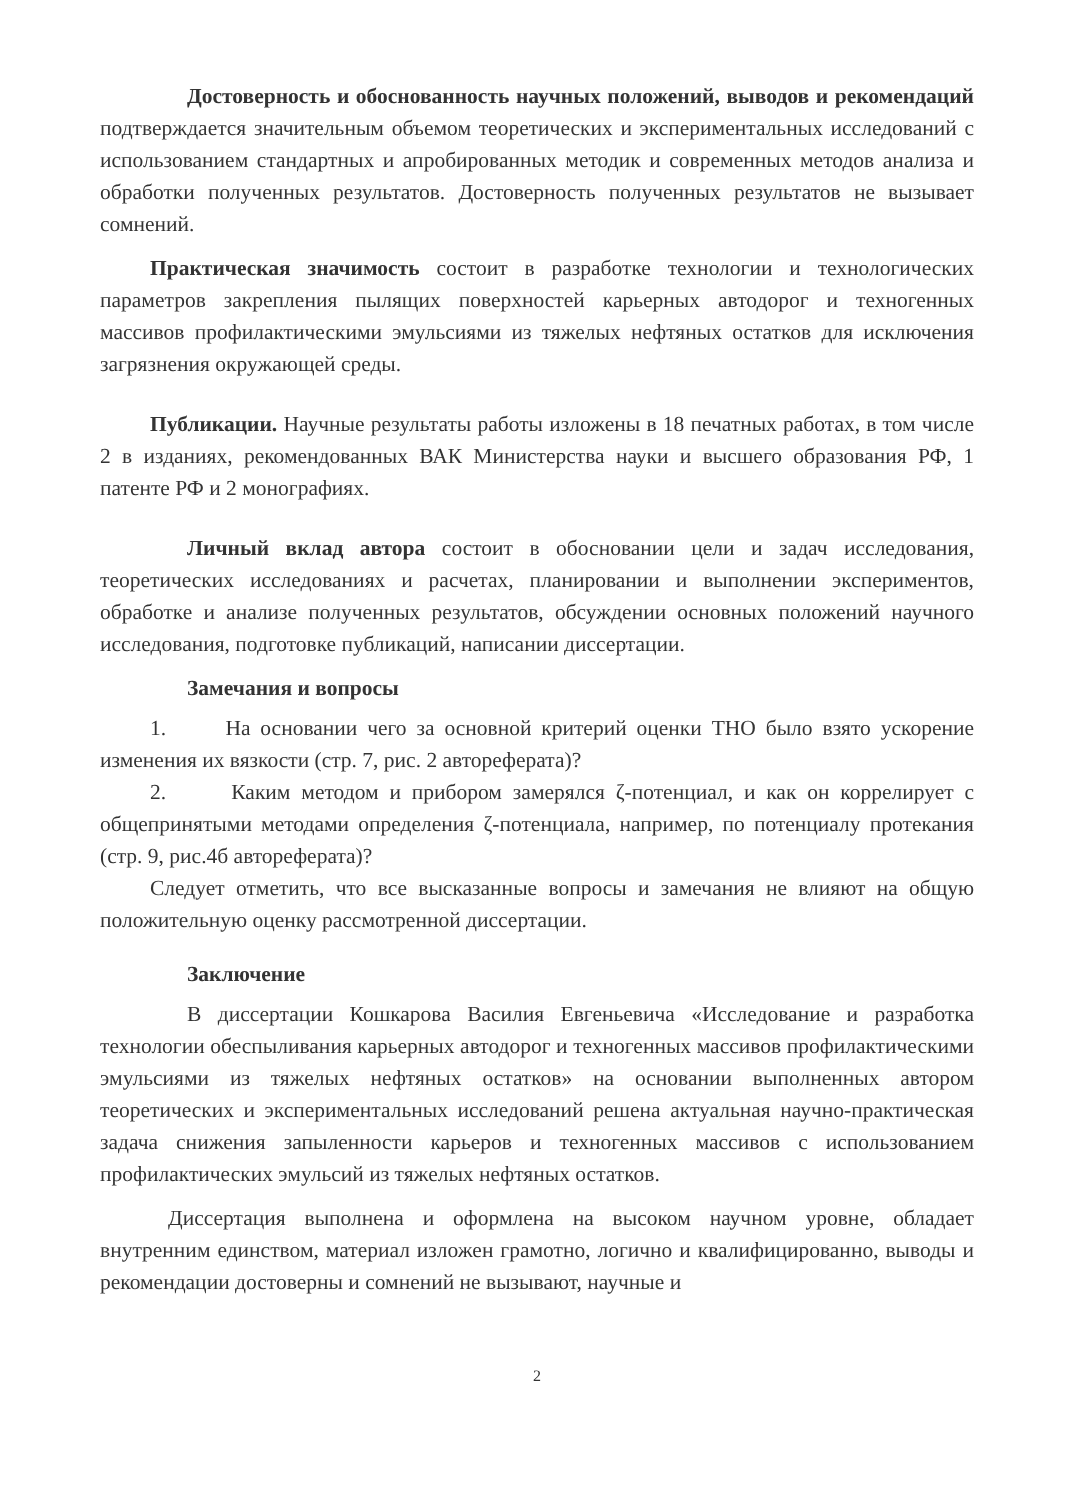Достоверность и обоснованность научных положений, выводов и рекомендаций подтверждается значительным объемом теоретических и экспериментальных исследований с использованием стандартных и апробированных методик и современных методов анализа и обработки полученных результатов. Достоверность полученных результатов не вызывает сомнений.
Практическая значимость состоит в разработке технологии и технологических параметров закрепления пылящих поверхностей карьерных автодорог и техногенных массивов профилактическими эмульсиями из тяжелых нефтяных остатков для исключения загрязнения окружающей среды.
Публикации. Научные результаты работы изложены в 18 печатных работах, в том числе 2 в изданиях, рекомендованных ВАК Министерства науки и высшего образования РФ, 1 патенте РФ и 2 монографиях.
Личный вклад автора состоит в обосновании цели и задач исследования, теоретических исследованиях и расчетах, планировании и выполнении экспериментов, обработке и анализе полученных результатов, обсуждении основных положений научного исследования, подготовке публикаций, написании диссертации.
Замечания и вопросы
1. На основании чего за основной критерий оценки ТНО было взято ускорение изменения их вязкости (стр. 7, рис. 2 автореферата)?
2. Каким методом и прибором замерялся ζ-потенциал, и как он коррелирует с общепринятыми методами определения ζ-потенциала, например, по потенциалу протекания (стр. 9, рис.4б автореферата)?
Следует отметить, что все высказанные вопросы и замечания не влияют на общую положительную оценку рассмотренной диссертации.
Заключение
В диссертации Кошкарова Василия Евгеньевича «Исследование и разработка технологии обеспыливания карьерных автодорог и техногенных массивов профилактическими эмульсиями из тяжелых нефтяных остатков» на основании выполненных автором теоретических и экспериментальных исследований решена актуальная научно-практическая задача снижения запыленности карьеров и техногенных массивов с использованием профилактических эмульсий из тяжелых нефтяных остатков.
Диссертация выполнена и оформлена на высоком научном уровне, обладает внутренним единством, материал изложен грамотно, логично и квалифицированно, выводы и рекомендации достоверны и сомнений не вызывают, научные и
2